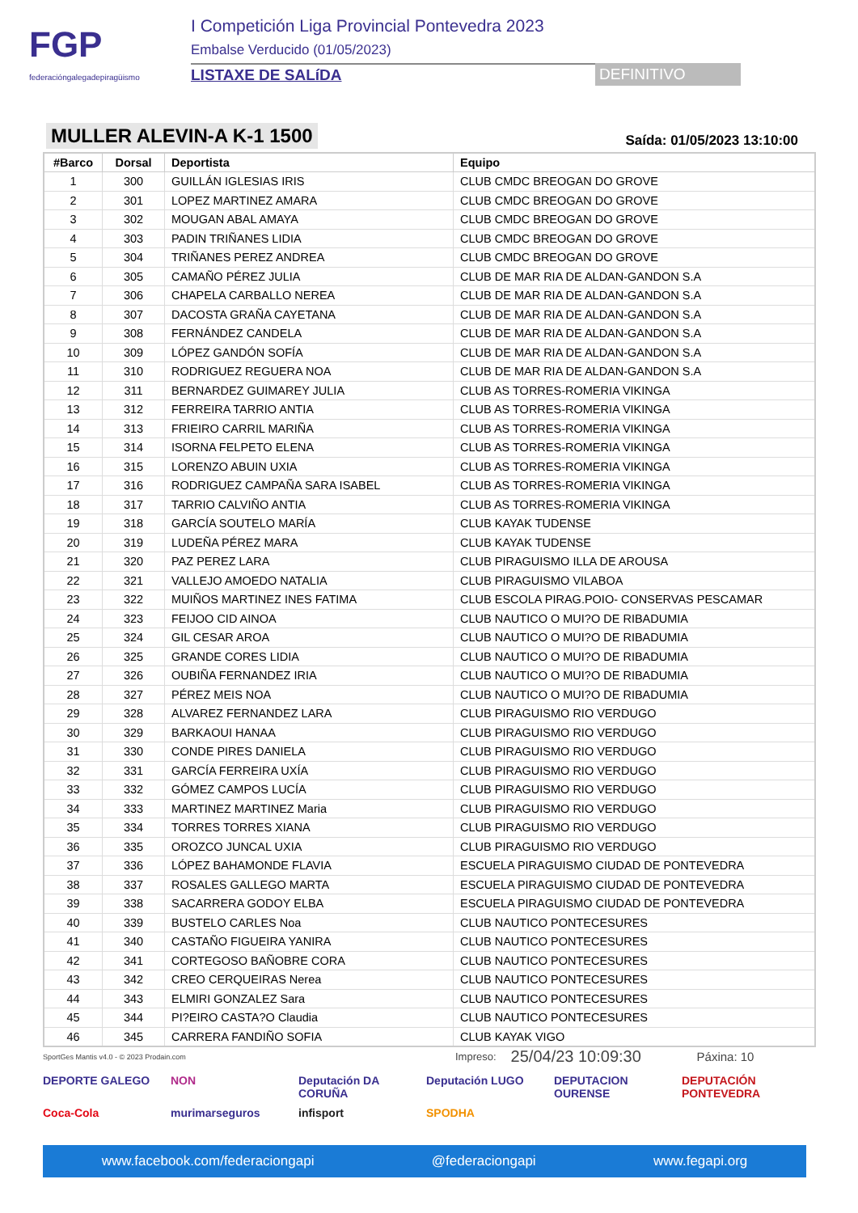FGP
federacióngalegadepiragüismo
I Competición Liga Provincial Pontevedra 2023
Embalse Verducido (01/05/2023)
LISTAXE DE SALíDA DEFINITIVO
MULLER ALEVIN-A K-1 1500 Saída: 01/05/2023 13:10:00
| #Barco | Dorsal | Deportista | Equipo |
| --- | --- | --- | --- |
| 1 | 300 | GUILLÁN IGLESIAS IRIS | CLUB CMDC BREOGAN DO GROVE |
| 2 | 301 | LOPEZ MARTINEZ AMARA | CLUB CMDC BREOGAN DO GROVE |
| 3 | 302 | MOUGAN ABAL AMAYA | CLUB CMDC BREOGAN DO GROVE |
| 4 | 303 | PADIN TRIÑANES LIDIA | CLUB CMDC BREOGAN DO GROVE |
| 5 | 304 | TRIÑANES PEREZ ANDREA | CLUB CMDC BREOGAN DO GROVE |
| 6 | 305 | CAMAÑO PÉREZ JULIA | CLUB DE MAR RIA DE ALDAN-GANDON S.A |
| 7 | 306 | CHAPELA CARBALLO NEREA | CLUB DE MAR RIA DE ALDAN-GANDON S.A |
| 8 | 307 | DACOSTA GRAÑA CAYETANA | CLUB DE MAR RIA DE ALDAN-GANDON S.A |
| 9 | 308 | FERNÁNDEZ CANDELA | CLUB DE MAR RIA DE ALDAN-GANDON S.A |
| 10 | 309 | LÓPEZ GANDÓN SOFÍA | CLUB DE MAR RIA DE ALDAN-GANDON S.A |
| 11 | 310 | RODRIGUEZ REGUERA NOA | CLUB DE MAR RIA DE ALDAN-GANDON S.A |
| 12 | 311 | BERNARDEZ GUIMAREY JULIA | CLUB AS TORRES-ROMERIA VIKINGA |
| 13 | 312 | FERREIRA TARRIO ANTIA | CLUB AS TORRES-ROMERIA VIKINGA |
| 14 | 313 | FRIEIRO CARRIL MARIÑA | CLUB AS TORRES-ROMERIA VIKINGA |
| 15 | 314 | ISORNA FELPETO ELENA | CLUB AS TORRES-ROMERIA VIKINGA |
| 16 | 315 | LORENZO ABUIN UXIA | CLUB AS TORRES-ROMERIA VIKINGA |
| 17 | 316 | RODRIGUEZ CAMPAÑA SARA ISABEL | CLUB AS TORRES-ROMERIA VIKINGA |
| 18 | 317 | TARRIO CALVIÑO ANTIA | CLUB AS TORRES-ROMERIA VIKINGA |
| 19 | 318 | GARCÍA SOUTELO MARÍA | CLUB KAYAK TUDENSE |
| 20 | 319 | LUDEÑA PÉREZ MARA | CLUB KAYAK TUDENSE |
| 21 | 320 | PAZ PEREZ LARA | CLUB PIRAGUISMO ILLA DE AROUSA |
| 22 | 321 | VALLEJO AMOEDO NATALIA | CLUB PIRAGUISMO VILABOA |
| 23 | 322 | MUIÑOS MARTINEZ INES FATIMA | CLUB ESCOLA PIRAG.POIO- CONSERVAS PESCAMAR |
| 24 | 323 | FEIJOO CID AINOA | CLUB NAUTICO O MUI?O DE RIBADUMIA |
| 25 | 324 | GIL CESAR AROA | CLUB NAUTICO O MUI?O DE RIBADUMIA |
| 26 | 325 | GRANDE CORES LIDIA | CLUB NAUTICO O MUI?O DE RIBADUMIA |
| 27 | 326 | OUBIÑA FERNANDEZ IRIA | CLUB NAUTICO O MUI?O DE RIBADUMIA |
| 28 | 327 | PÉREZ MEIS NOA | CLUB NAUTICO O MUI?O DE RIBADUMIA |
| 29 | 328 | ALVAREZ FERNANDEZ LARA | CLUB PIRAGUISMO RIO VERDUGO |
| 30 | 329 | BARKAOUI HANAA | CLUB PIRAGUISMO RIO VERDUGO |
| 31 | 330 | CONDE PIRES DANIELA | CLUB PIRAGUISMO RIO VERDUGO |
| 32 | 331 | GARCÍA FERREIRA UXÍA | CLUB PIRAGUISMO RIO VERDUGO |
| 33 | 332 | GÓMEZ CAMPOS LUCÍA | CLUB PIRAGUISMO RIO VERDUGO |
| 34 | 333 | MARTINEZ MARTINEZ Maria | CLUB PIRAGUISMO RIO VERDUGO |
| 35 | 334 | TORRES TORRES XIANA | CLUB PIRAGUISMO RIO VERDUGO |
| 36 | 335 | OROZCO JUNCAL UXIA | CLUB PIRAGUISMO RIO VERDUGO |
| 37 | 336 | LÓPEZ BAHAMONDE FLAVIA | ESCUELA PIRAGUISMO CIUDAD DE PONTEVEDRA |
| 38 | 337 | ROSALES GALLEGO MARTA | ESCUELA PIRAGUISMO CIUDAD DE PONTEVEDRA |
| 39 | 338 | SACARRERA GODOY ELBA | ESCUELA PIRAGUISMO CIUDAD DE PONTEVEDRA |
| 40 | 339 | BUSTELO CARLES Noa | CLUB NAUTICO PONTECESURES |
| 41 | 340 | CASTAÑO FIGUEIRA YANIRA | CLUB NAUTICO PONTECESURES |
| 42 | 341 | CORTEGOSO BAÑOBRE CORA | CLUB NAUTICO PONTECESURES |
| 43 | 342 | CREO CERQUEIRAS Nerea | CLUB NAUTICO PONTECESURES |
| 44 | 343 | ELMIRI GONZALEZ Sara | CLUB NAUTICO PONTECESURES |
| 45 | 344 | PI?EIRO CASTA?O Claudia | CLUB NAUTICO PONTECESURES |
| 46 | 345 | CARRERA FANDIÑO SOFIA | CLUB KAYAK VIGO |
SportGes Mantis v4.0 - © 2023 Prodain.com Impreso: 25/04/23 10:09:30 Páxina: 10
DEPORTE GALEGO
NON
Deputación DA CORUÑA
Deputación LUGO
DEPUTACION OURENSE
DEPUTACIÓN PONTEVEDRA
Coca-Cola
murimarseguros
infisport
SPODHA
www.facebook.com/federaciongapi @federaciongapi www.fegapi.org